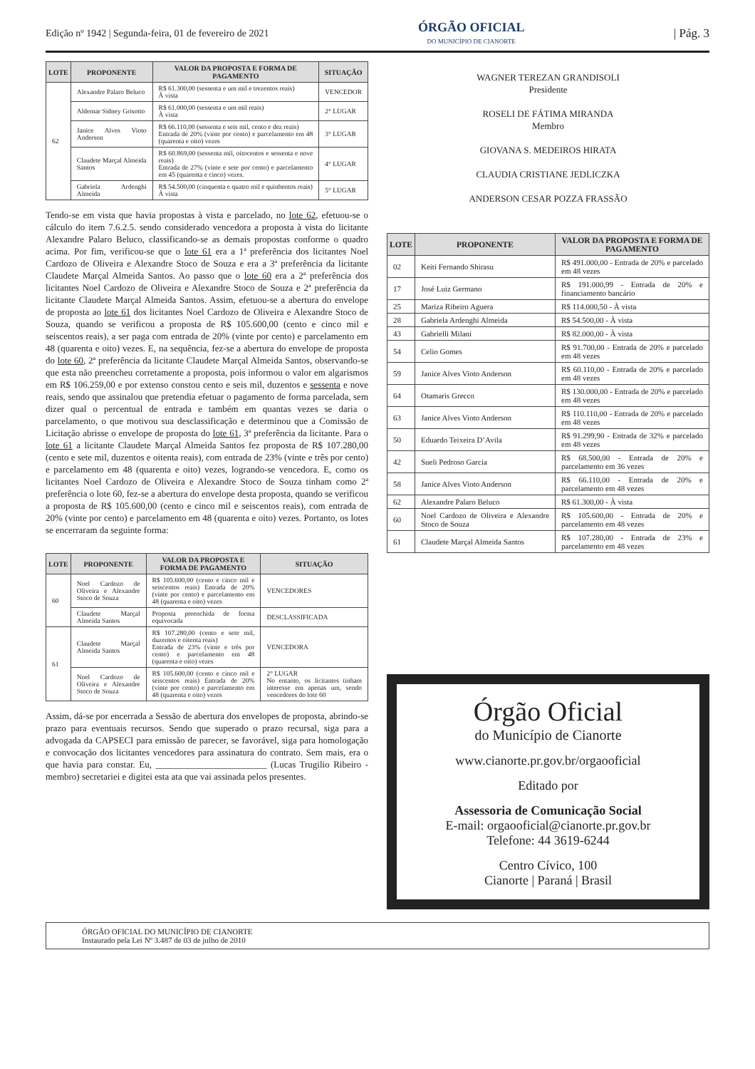Edição nº 1942 | Segunda-feira, 01 de fevereiro de 2021
ÓRGÃO OFICIAL
DO MUNICÍPIO DE CIANORTE
| Pág. 3
| LOTE | PROPONENTE | VALOR DA PROPOSTA E FORMA DE PAGAMENTO | SITUAÇÃO |
| --- | --- | --- | --- |
| 62 | Alexandre Palaro Beluco | R$ 61.300,00 (sessenta e um mil e trezentos reais) À vista | VENCEDOR |
| | Aldemar Sidney Grisotto | R$ 61.000,00 (sessenta e um mil reais) À vista | 2° LUGAR |
| | Janice Alves Vioto Anderson | R$ 66.110,00 (sessenta e seis mil, cento e dez reais) Entrada de 20% (vinte por cento) e parcelamento em 48 (quarenta e oito) vezes | 3° LUGAR |
| | Claudete Marçal Almeida Santos | R$ 60.869,00 (sessenta mil, oitocentos e sessenta e nove reais) Entrada de 27% (vinte e sete por cento) e parcelamento em 45 (quarenta e cinco) vezes. | 4° LUGAR |
| | Gabriela Ardenghi Almeida | R$ 54.500,00 (cinquenta e quatro mil e quinhentos reais) À vista | 5° LUGAR |
Tendo-se em vista que havia propostas à vista e parcelado, no lote 62, efetuou-se o cálculo do item 7.6.2.5. sendo considerado vencedora a proposta à vista do licitante Alexandre Palaro Beluco, classificando-se as demais propostas conforme o quadro acima. Por fim, verificou-se que o lote 61 era a 1ª preferência dos licitantes Noel Cardozo de Oliveira e Alexandre Stoco de Souza e era a 3ª preferência da licitante Claudete Marçal Almeida Santos. Ao passo que o lote 60 era a 2ª preferência dos licitantes Noel Cardozo de Oliveira e Alexandre Stoco de Souza e 2ª preferência da licitante Claudete Marçal Almeida Santos. Assim, efetuou-se a abertura do envelope de proposta ao lote 61 dos licitantes Noel Cardozo de Oliveira e Alexandre Stoco de Souza, quando se verificou a proposta de R$ 105.600,00 (cento e cinco mil e seiscentos reais), a ser paga com entrada de 20% (vinte por cento) e parcelamento em 48 (quarenta e oito) vezes. E, na sequência, fez-se a abertura do envelope de proposta do lote 60, 2ª preferência da licitante Claudete Marçal Almeida Santos, observando-se que esta não preencheu corretamente a proposta, pois informou o valor em algarismos em R$ 106.259,00 e por extenso constou cento e seis mil, duzentos e sessenta e nove reais, sendo que assinalou que pretendia efetuar o pagamento de forma parcelada, sem dizer qual o percentual de entrada e também em quantas vezes se daria o parcelamento, o que motivou sua desclassificação e determinou que a Comissão de Licitação abrisse o envelope de proposta do lote 61, 3ª preferência da licitante. Para o lote 61 a licitante Claudete Marçal Almeida Santos fez proposta de R$ 107.280,00 (cento e sete mil, duzentos e oitenta reais), com entrada de 23% (vinte e três por cento) e parcelamento em 48 (quarenta e oito) vezes, logrando-se vencedora. E, como os licitantes Noel Cardozo de Oliveira e Alexandre Stoco de Souza tinham como 2ª preferência o lote 60, fez-se a abertura do envelope desta proposta, quando se verificou a proposta de R$ 105.600,00 (cento e cinco mil e seiscentos reais), com entrada de 20% (vinte por cento) e parcelamento em 48 (quarenta e oito) vezes. Portanto, os lotes se encerraram da seguinte forma:
| LOTE | PROPONENTE | VALOR DA PROPOSTA E FORMA DE PAGAMENTO | SITUAÇÃO |
| --- | --- | --- | --- |
| 60 | Noel Cardozo de Oliveira e Alexandre Stoco de Souza | R$ 105.600,00 (cento e cinco mil e seiscentos reais) Entrada de 20% (vinte por cento) e parcelamento em 48 (quarenta e oito) vezes | VENCEDORES |
| | Claudete Marçal Almeida Santos | Proposta preenchida de forma equivocada | DESCLASSIFICADA |
| 61 | Claudete Marçal Almeida Santos | R$ 107.280,00 (cento e sete mil, duzentos e oitenta reais) Entrada de 23% (vinte e três por cento) e parcelamento em 48 (quarenta e oito) vezes | VENCEDORA |
| | Noel Cardozo de Oliveira e Alexandre Stoco de Souza | R$ 105.600,00 (cento e cinco mil e seiscentos reais) Entrada de 20% (vinte por cento) e parcelamento em 48 (quarenta e oito) vezes | 2° LUGAR No entanto, os licitantes tinham interesse em apenas um, sendo vencedores do lote 60 |
Assim, dá-se por encerrada a Sessão de abertura dos envelopes de proposta, abrindo-se prazo para eventuais recursos. Sendo que superado o prazo recursal, siga para a advogada da CAPSECI para emissão de parecer, se favorável, siga para homologação e convocação dos licitantes vencedores para assinatura do contrato. Sem mais, era o que havia para constar. Eu, ________________________ (Lucas Trugilio Ribeiro - membro) secretariei e digitei esta ata que vai assinada pelos presentes.
WAGNER TEREZAN GRANDISOLI
Presidente
ROSELI DE FÁTIMA MIRANDA
Membro
GIOVANA S. MEDEIROS HIRATA
CLAUDIA CRISTIANE JEDLICZKA
ANDERSON CESAR POZZA FRASSÃO
| LOTE | PROPONENTE | VALOR DA PROPOSTA E FORMA DE PAGAMENTO |
| --- | --- | --- |
| 02 | Keiti Fernando Shirasu | R$ 491.000,00 - Entrada de 20% e parcelado em 48 vezes |
| 17 | José Luiz Germano | R$ 191.000,99 - Entrada de 20% e financiamento bancário |
| 25 | Mariza Ribeiro Aguera | R$ 114.000,50 - À vista |
| 28 | Gabriela Ardenghi Almeida | R$ 54.500,00 - À vista |
| 43 | Gabrielli Milani | R$ 82.000,00 - À vista |
| 54 | Celio Gomes | R$ 91.700,00 - Entrada de 20% e parcelado em 48 vezes |
| 59 | Janice Alves Vioto Anderson | R$ 60.110,00 - Entrada de 20% e parcelado em 48 vezes |
| 64 | Otamaris Grecco | R$ 130.000,00 - Entrada de 20% e parcelado em 48 vezes |
| 63 | Janice Alves Vioto Anderson | R$ 110.110,00 - Entrada de 20% e parcelado em 48 vezes |
| 50 | Eduardo Teixeira D’Avila | R$ 91.299,90 - Entrada de 32% e parcelado em 48 vezes |
| 42 | Sueli Pedroso Garcia | R$ 68.500,00 - Entrada de 20% e parcelamento em 36 vezes |
| 58 | Janice Alves Vioto Anderson | R$ 66.110,00 - Entrada de 20% e parcelamento em 48 vezes |
| 62 | Alexandre Palaro Beluco | R$ 61.300,00 - À vista |
| 60 | Noel Cardozo de Oliveira e Alexandre Stoco de Souza | R$ 105.600,00 - Entrada de 20% e parcelamento em 48 vezes |
| 61 | Claudete Marçal Almeida Santos | R$ 107.280,00 - Entrada de 23% e parcelamento em 48 vezes |
Órgão Oficial
do Município de Cianorte
www.cianorte.pr.gov.br/orgaooficial
Editado por
Assessoria de Comunicação Social
E-mail: orgaooficial@cianorte.pr.gov.br
Telefone: 44 3619-6244
Centro Cívico, 100
Cianorte | Paraná | Brasil
ÓRGÃO OFICIAL DO MUNICÍPIO DE CIANORTE
Instaurado pela Lei Nº 3.487 de 03 de julho de 2010